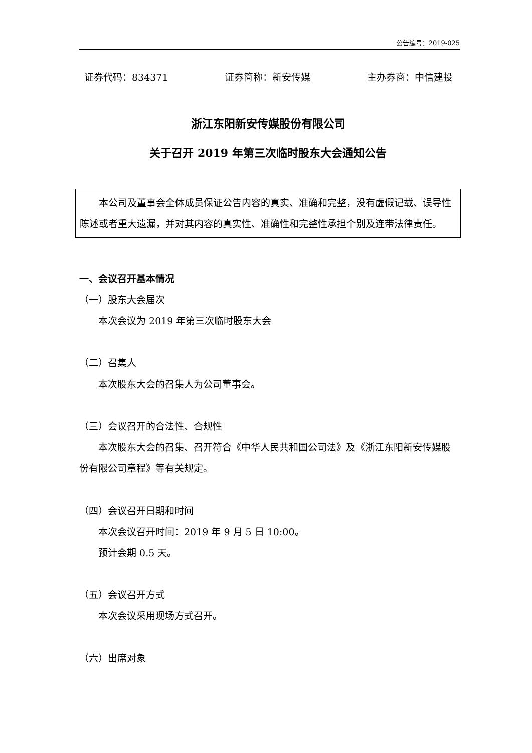公告编号：2019-025
证券代码：834371 证券简称：新安传媒 主办券商：中信建投
浙江东阳新安传媒股份有限公司
关于召开 2019 年第三次临时股东大会通知公告
本公司及董事会全体成员保证公告内容的真实、准确和完整，没有虚假记载、误导性陈述或者重大遗漏，并对其内容的真实性、准确性和完整性承担个别及连带法律责任。
一、会议召开基本情况
（一）股东大会届次
本次会议为 2019 年第三次临时股东大会
（二）召集人
本次股东大会的召集人为公司董事会。
（三）会议召开的合法性、合规性
本次股东大会的召集、召开符合《中华人民共和国公司法》及《浙江东阳新安传媒股份有限公司章程》等有关规定。
（四）会议召开日期和时间
本次会议召开时间：2019 年 9 月 5 日 10:00。
预计会期 0.5 天。
（五）会议召开方式
本次会议采用现场方式召开。
（六）出席对象